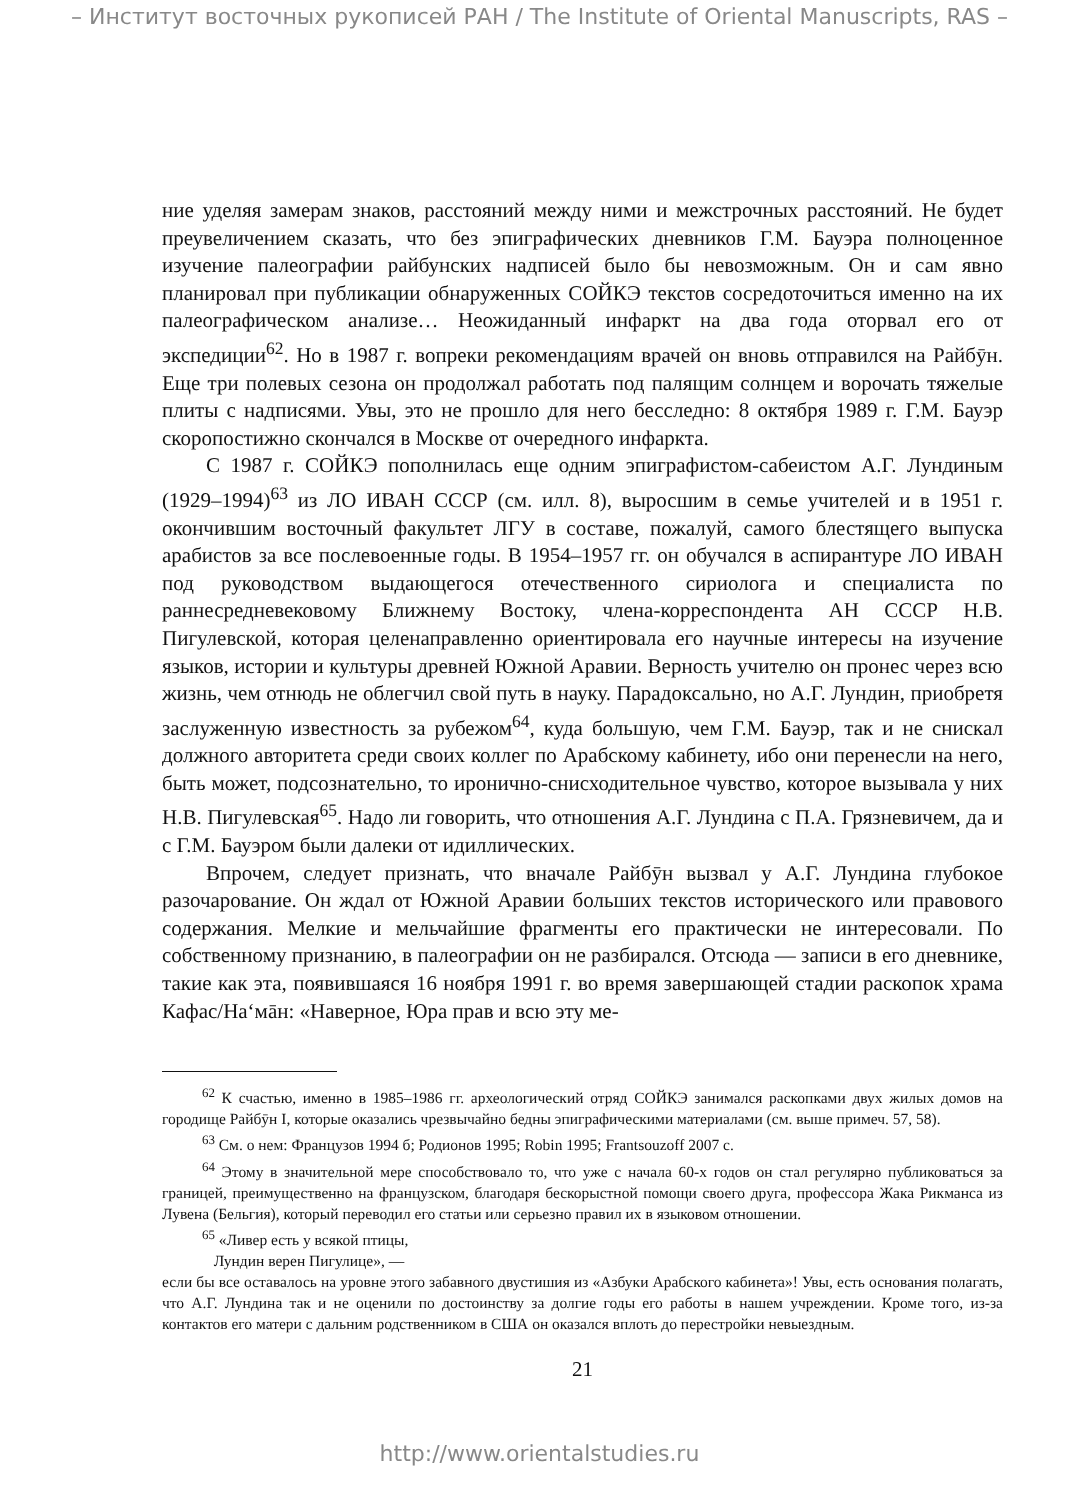– Институт восточных рукописей РАН / The Institute of Oriental Manuscripts, RAS –
ние уделяя замерам знаков, расстояний между ними и межстрочных расстояний. Не будет преувеличением сказать, что без эпиграфических дневников Г.М. Бауэра полноценное изучение палеографии райбунских надписей было бы невозможным. Он и сам явно планировал при публикации обнаруженных СОЙКЭ текстов сосредоточиться именно на их палеографическом анализе… Неожиданный инфаркт на два года оторвал его от экспедиции<sup>62</sup>. Но в 1987 г. вопреки рекомендациям врачей он вновь отправился на Райбӯн. Еще три полевых сезона он продолжал работать под палящим солнцем и ворочать тяжелые плиты с надписями. Увы, это не прошло для него бесследно: 8 октября 1989 г. Г.М. Бауэр скоропостижно скончался в Москве от очередного инфаркта.
С 1987 г. СОЙКЭ пополнилась еще одним эпиграфистом-сабеистом А.Г. Лундиным (1929–1994)<sup>63</sup> из ЛО ИВАН СССР (см. илл. 8), выросшим в семье учителей и в 1951 г. окончившим восточный факультет ЛГУ в составе, пожалуй, самого блестящего выпуска арабистов за все послевоенные годы. В 1954–1957 гг. он обучался в аспирантуре ЛО ИВАН под руководством выдающегося отечественного сириолога и специалиста по раннесредневековому Ближнему Востоку, члена-корреспондента АН СССР Н.В. Пигулевской, которая целенаправленно ориентировала его научные интересы на изучение языков, истории и культуры древней Южной Аравии. Верность учителю он пронес через всю жизнь, чем отнюдь не облегчил свой путь в науку. Парадоксально, но А.Г. Лундин, приобретя заслуженную известность за рубежом<sup>64</sup>, куда большую, чем Г.М. Бауэр, так и не снискал должного авторитета среди своих коллег по Арабскому кабинету, ибо они перенесли на него, быть может, подсознательно, то иронично-снисходительное чувство, которое вызывала у них Н.В. Пигулевская<sup>65</sup>. Надо ли говорить, что отношения А.Г. Лундина с П.А. Грязневичем, да и с Г.М. Бауэром были далеки от идиллических.
Впрочем, следует признать, что вначале Райбӯн вызвал у А.Г. Лундина глубокое разочарование. Он ждал от Южной Аравии больших текстов исторического или правового содержания. Мелкие и мельчайшие фрагменты его практически не интересовали. По собственному признанию, в палеографии он не разбирался. Отсюда — записи в его дневнике, такие как эта, появившаяся 16 ноября 1991 г. во время завершающей стадии раскопок храма Кафас/На‘мāн: «Наверное, Юра прав и всю эту ме-
<sup>62</sup> К счастью, именно в 1985–1986 гг. археологический отряд СОЙКЭ занимался раскопками двух жилых домов на городище Райбӯн I, которые оказались чрезвычайно бедны эпиграфическими материалами (см. выше примеч. 57, 58).
<sup>63</sup> См. о нем: Французов 1994 б; Родионов 1995; Robin 1995; Frantsouzoff 2007 c.
<sup>64</sup> Этому в значительной мере способствовало то, что уже с начала 60-х годов он стал регулярно публиковаться за границей, преимущественно на французском, благодаря бескорыстной помощи своего друга, профессора Жака Рикманса из Лувена (Бельгия), который переводил его статьи или серьезно правил их в языковом отношении.
<sup>65</sup> «Ливер есть у всякой птицы,
Лундин верен Пигулице», —
если бы все оставалось на уровне этого забавного двустишия из «Азбуки Арабского кабинета»! Увы, есть основания полагать, что А.Г. Лундина так и не оценили по достоинству за долгие годы его работы в нашем учреждении. Кроме того, из-за контактов его матери с дальним родственником в США он оказался вплоть до перестройки невыездным.
21
http://www.orientalstudies.ru